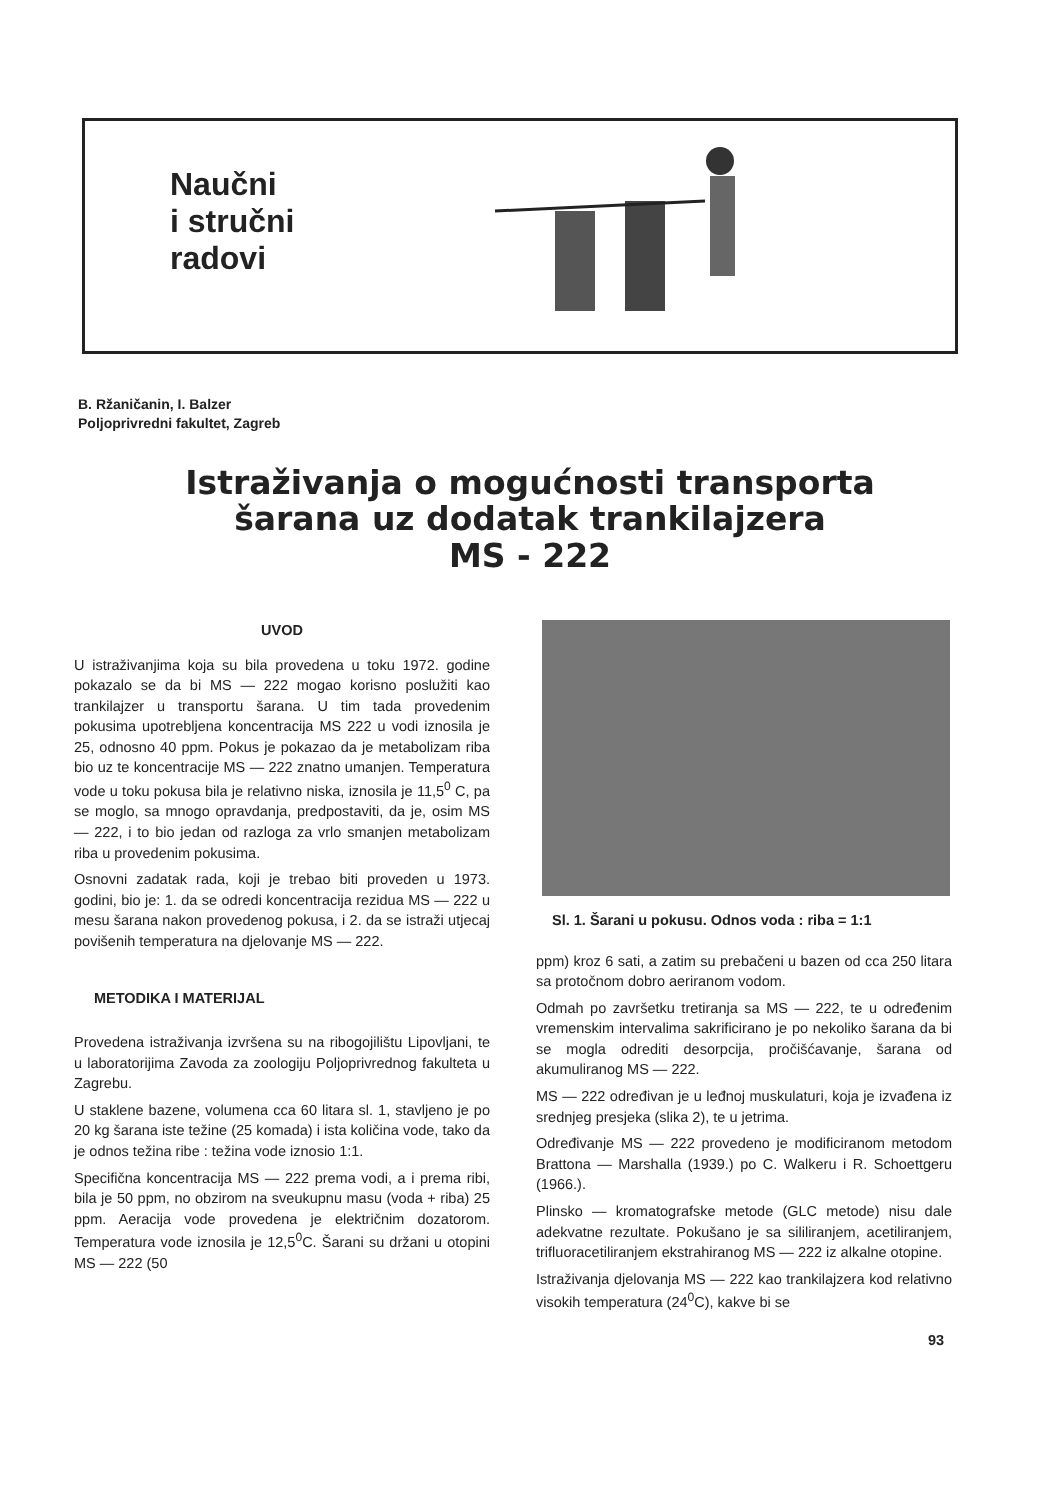Naučni
i stručni
radovi
B. Ržaničanin, I. Balzer
Poljoprivredni fakultet, Zagreb
Istraživanja o mogućnosti transporta
šarana uz dodatak trankilajzera
MS - 222
UVOD
U istraživanjima koja su bila provedena u toku 1972. godine pokazalo se da bi MS — 222 mogao korisno poslužiti kao trankilajzer u transportu šarana. U tim tada provedenim pokusima upotrebljena koncentracija MS 222 u vodi iznosila je 25, odnosno 40 ppm. Pokus je pokazao da je metabolizam riba bio uz te koncentracije MS — 222 znatno umanjen. Temperatura vode u toku pokusa bila je relativno niska, iznosila je 11,5<sup>0</sup> C, pa se moglo, sa mnogo opravdanja, predpostaviti, da je, osim MS — 222, i to bio jedan od razloga za vrlo smanjen metabolizam riba u provedenim pokusima.
Osnovni zadatak rada, koji je trebao biti proveden u 1973. godini, bio je: 1. da se odredi koncentracija rezidua MS — 222 u mesu šarana nakon provedenog pokusa, i 2. da se istraži utjecaj povišenih temperatura na djelovanje MS — 222.
METODIKA I MATERIJAL
Provedena istraživanja izvršena su na ribogojilištu Lipovljani, te u laboratorijima Zavoda za zoologiju Poljoprivrednog fakulteta u Zagrebu.
U staklene bazene, volumena cca 60 litara sl. 1, stavljeno je po 20 kg šarana iste težine (25 komada) i ista količina vode, tako da je odnos težina ribe : težina vode iznosio 1:1.
Specifična koncentracija MS — 222 prema vodi, a i prema ribi, bila je 50 ppm, no obzirom na sveukupnu masu (voda + riba) 25 ppm. Aeracija vode provedena je električnim dozatorom. Temperatura vode iznosila je 12,5<sup>0</sup>C. Šarani su držani u otopini MS — 222 (50
Sl. 1. Šarani u pokusu. Odnos voda : riba = 1:1
ppm) kroz 6 sati, a zatim su prebačeni u bazen od cca 250 litara sa protočnom dobro aeriranom vodom.
Odmah po završetku tretiranja sa MS — 222, te u određenim vremenskim intervalima sakrificirano je po nekoliko šarana da bi se mogla odrediti desorpcija, pročišćavanje, šarana od akumuliranog MS — 222.
MS — 222 određivan je u leđnoj muskulaturi, koja je izvađena iz srednjeg presjeka (slika 2), te u jetrima.
Određivanje MS — 222 provedeno je modificiranom metodom Brattona — Marshalla (1939.) po C. Walkeru i R. Schoettgeru (1966.).
Plinsko — kromatografske metode (GLC metode) nisu dale adekvatne rezultate. Pokušano je sa sililiranjem, acetiliranjem, trifluoracetiliranjem ekstrahiranog MS — 222 iz alkalne otopine.
Istraživanja djelovanja MS — 222 kao trankilajzera kod relativno visokih temperatura (24<sup>0</sup>C), kakve bi se
93